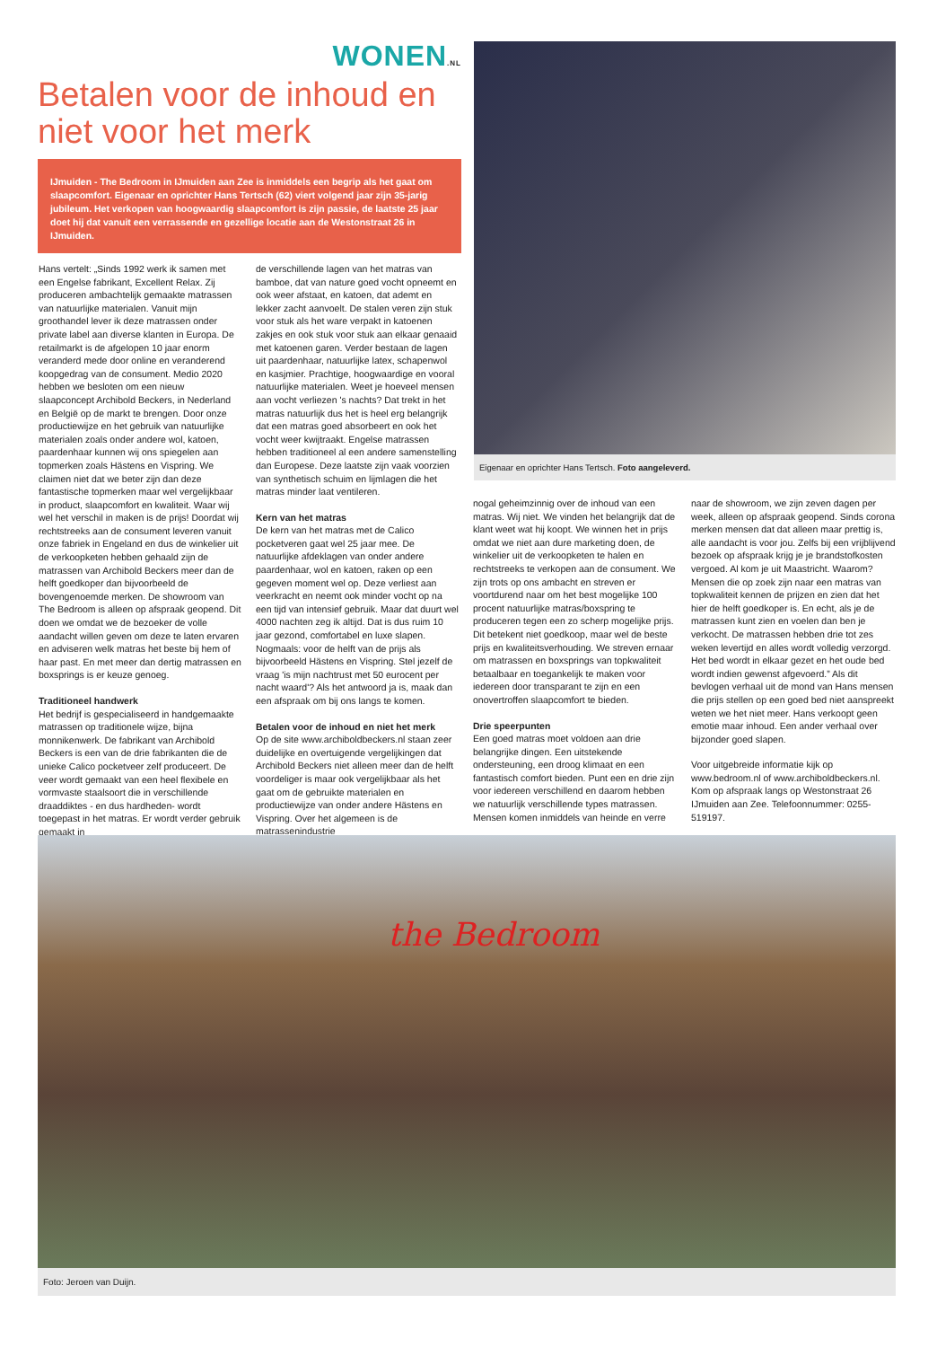WONEN.NL
Betalen voor de inhoud en niet voor het merk
IJmuiden - The Bedroom in IJmuiden aan Zee is inmiddels een begrip als het gaat om slaapcomfort. Eigenaar en oprichter Hans Tertsch (62) viert volgend jaar zijn 35-jarig jubileum. Het verkopen van hoogwaardig slaapcomfort is zijn passie, de laatste 25 jaar doet hij dat vanuit een verrassende en gezellige locatie aan de Westonstraat 26 in IJmuiden.
Eigenaar en oprichter Hans Tertsch. Foto aangeleverd.
Hans vertelt: „Sinds 1992 werk ik samen met een Engelse fabrikant, Excellent Relax. Zij produceren ambachtelijk gemaakte matrassen van natuurlijke materialen. Vanuit mijn groothandel lever ik deze matrassen onder private label aan diverse klanten in Europa. De retailmarkt is de afgelopen 10 jaar enorm veranderd mede door online en veranderend koopgedrag van de consument. Medio 2020 hebben we besloten om een nieuw slaapconcept Archibold Beckers, in Nederland en België op de markt te brengen. Door onze productiewijze en het gebruik van natuurlijke materialen zoals onder andere wol, katoen, paardenhaar kunnen wij ons spiegelen aan topmerken zoals Hästens en Vispring. We claimen niet dat we beter zijn dan deze fantastische topmerken maar wel vergelijkbaar in product, slaapcomfort en kwaliteit. Waar wij wel het verschil in maken is de prijs! Doordat wij rechtstreeks aan de consument leveren vanuit onze fabriek in Engeland en dus de winkelier uit de verkoopketen hebben gehaald zijn de matrassen van Archibold Beckers meer dan de helft goedkoper dan bijvoorbeeld de bovengenoemde merken. De showroom van The Bedroom is alleen op afspraak geopend. Dit doen we omdat we de bezoeker de volle aandacht willen geven om deze te laten ervaren en adviseren welk matras het beste bij hem of haar past. En met meer dan dertig matrassen en boxsprings is er keuze genoeg.
Traditioneel handwerk
Het bedrijf is gespecialiseerd in handgemaakte matrassen op traditionele wijze, bijna monnikenwerk. De fabrikant van Archibold Beckers is een van de drie fabrikanten die de unieke Calico pocketveer zelf produceert. De veer wordt gemaakt van een heel flexibele en vormvaste staalsoort die in verschillende draaddiktes - en dus hardheden- wordt toegepast in het matras. Er wordt verder gebruik gemaakt in
de verschillende lagen van het matras van bamboe, dat van nature goed vocht opneemt en ook weer afstaat, en katoen, dat ademt en lekker zacht aanvoelt. De stalen veren zijn stuk voor stuk als het ware verpakt in katoenen zakjes en ook stuk voor stuk aan elkaar genaaid met katoenen garen. Verder bestaan de lagen uit paardenhaar, natuurlijke latex, schapenwol en kasjmier. Prachtige, hoogwaardige en vooral natuurlijke materialen. Weet je hoeveel mensen aan vocht verliezen 's nachts? Dat trekt in het matras natuurlijk dus het is heel erg belangrijk dat een matras goed absorbeert en ook het vocht weer kwijtraakt. Engelse matrassen hebben traditioneel al een andere samenstelling dan Europese. Deze laatste zijn vaak voorzien van synthetisch schuim en lijmlagen die het matras minder laat ventileren.
Kern van het matras
De kern van het matras met de Calico pocketveren gaat wel 25 jaar mee. De natuurlijke afdeklagen van onder andere paardenhaar, wol en katoen, raken op een gegeven moment wel op. Deze verliest aan veerkracht en neemt ook minder vocht op na een tijd van intensief gebruik. Maar dat duurt wel 4000 nachten zeg ik altijd. Dat is dus ruim 10 jaar gezond, comfortabel en luxe slapen. Nogmaals: voor de helft van de prijs als bijvoorbeeld Hästens en Vispring. Stel jezelf de vraag 'is mijn nachtrust met 50 eurocent per nacht waard'? Als het antwoord ja is, maak dan een afspraak om bij ons langs te komen.
Betalen voor de inhoud en niet het merk
Op de site www.archiboldbeckers.nl staan zeer duidelijke en overtuigende vergelijkingen dat Archibold Beckers niet alleen meer dan de helft voordeliger is maar ook vergelijkbaar als het gaat om de gebruikte materialen en productiewijze van onder andere Hästens en Vispring. Over het algemeen is de matrassenindustrie
nogal geheimzinnig over de inhoud van een matras. Wij niet. We vinden het belangrijk dat de klant weet wat hij koopt. We winnen het in prijs omdat we niet aan dure marketing doen, de winkelier uit de verkoopketen te halen en rechtstreeks te verkopen aan de consument. We zijn trots op ons ambacht en streven er voortdurend naar om het best mogelijke 100 procent natuurlijke matras/boxspring te produceren tegen een zo scherp mogelijke prijs. Dit betekent niet goedkoop, maar wel de beste prijs en kwaliteitsverhouding. We streven ernaar om matrassen en boxsprings van topkwaliteit betaalbaar en toegankelijk te maken voor iedereen door transparant te zijn en een onovertroffen slaapcomfort te bieden.
Drie speerpunten
Een goed matras moet voldoen aan drie belangrijke dingen. Een uitstekende ondersteuning, een droog klimaat en een fantastisch comfort bieden. Punt een en drie zijn voor iedereen verschillend en daarom hebben we natuurlijk verschillende types matrassen. Mensen komen inmiddels van heinde en verre
naar de showroom, we zijn zeven dagen per week, alleen op afspraak geopend. Sinds corona merken mensen dat dat alleen maar prettig is, alle aandacht is voor jou. Zelfs bij een vrijblijvend bezoek op afspraak krijg je je brandstofkosten vergoed. Al kom je uit Maastricht. Waarom? Mensen die op zoek zijn naar een matras van topkwaliteit kennen de prijzen en zien dat het hier de helft goedkoper is. En echt, als je de matrassen kunt zien en voelen dan ben je verkocht. De matrassen hebben drie tot zes weken levertijd en alles wordt volledig verzorgd. Het bed wordt in elkaar gezet en het oude bed wordt indien gewenst afgevoerd.” Als dit bevlogen verhaal uit de mond van Hans mensen die prijs stellen op een goed bed niet aanspreekt weten we het niet meer. Hans verkoopt geen emotie maar inhoud. Een ander verhaal over bijzonder goed slapen.
Voor uitgebreide informatie kijk op www.bedroom.nl of www.archiboldbeckers.nl. Kom op afspraak langs op Westonstraat 26 IJmuiden aan Zee. Telefoonnummer: 0255-519197.
the Bedroom
Foto: Jeroen van Duijn.